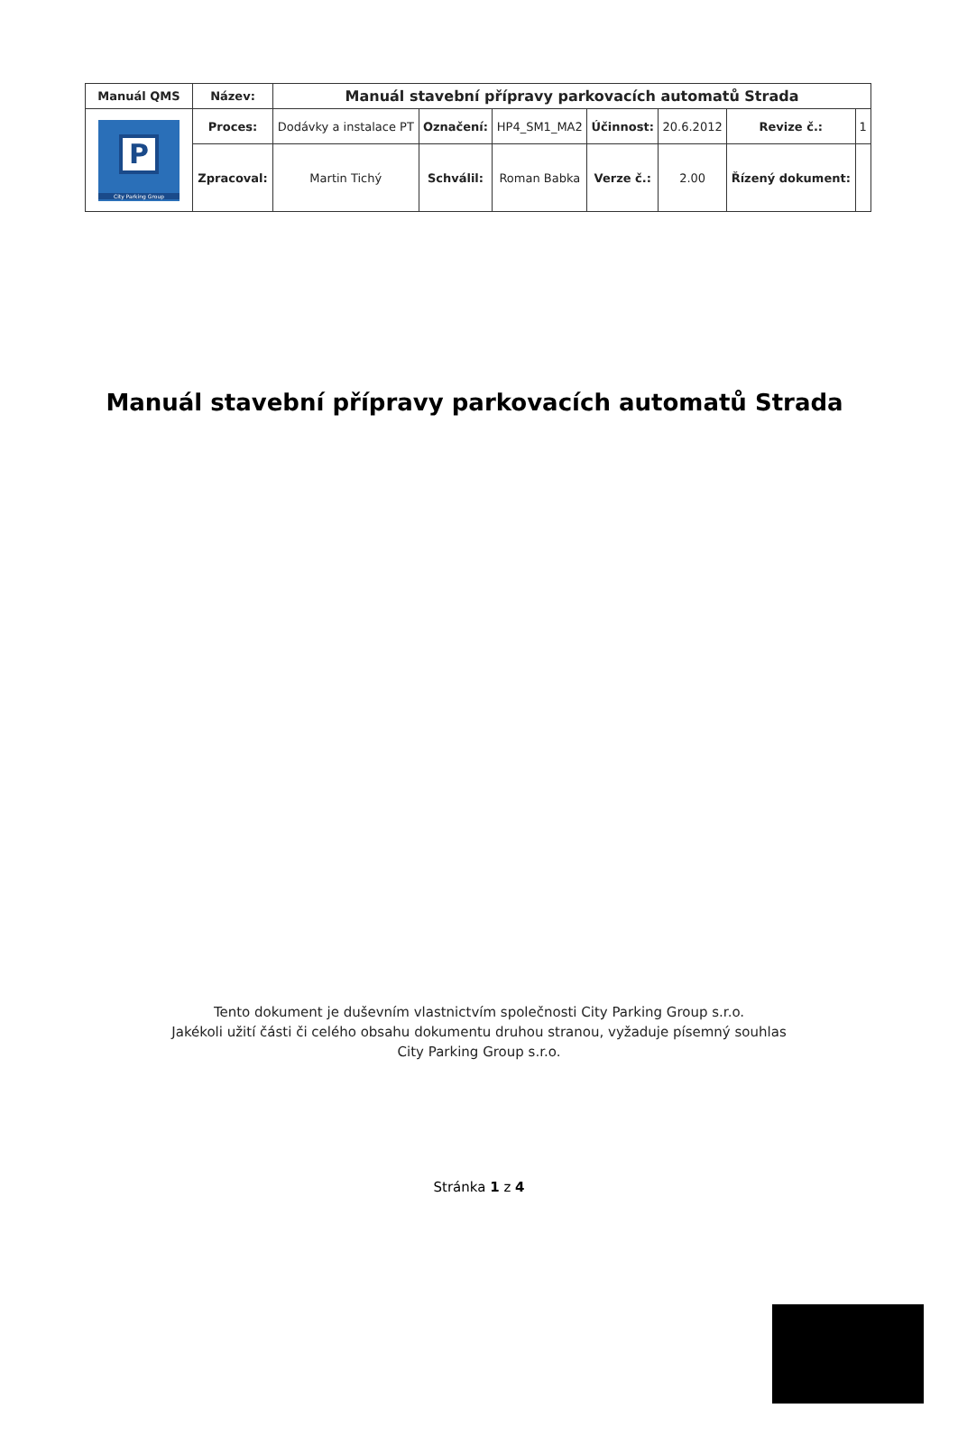| Manuál QMS | Název: | Manuál stavební přípravy parkovacích automatů Strada | | | | | | |
| P City Parking Group | Proces: | Dodávky a instalace PT | Označení: | HP4_SM1_MA2 | Účinnost: | 20.6.2012 | Revize č.: | 1 |
| | Zpracoval: | Martin Tichý | Schválil: | Roman Babka | Verze č.: | 2.00 | Řízený dokument: | |
Manuál stavební přípravy parkovacích automatů Strada
Tento dokument je duševním vlastnictvím společnosti City Parking Group s.r.o.
Jakékoli užití části či celého obsahu dokumentu druhou stranou, vyžaduje písemný souhlas
City Parking Group s.r.o.
Stránka 1 z 4